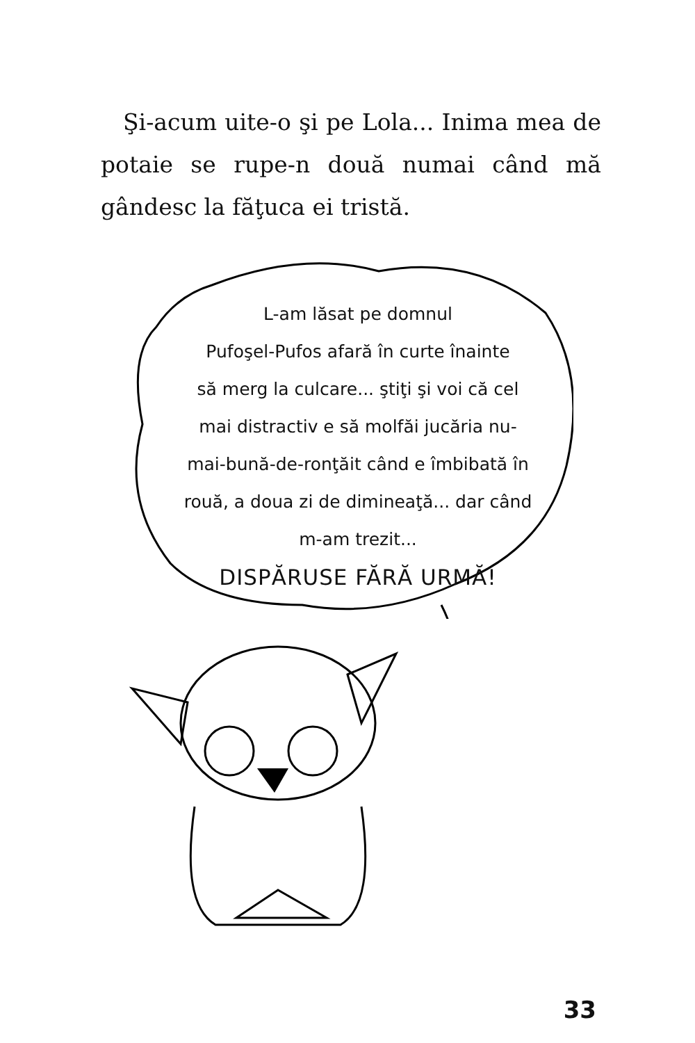Şi-acum uite-o şi pe Lola... Inima mea de potaie se rupe-n două numai când mă gândesc la făţuca ei tristă.
L-am lăsat pe domnul
Pufoşel-Pufos afară în curte înainte
să merg la culcare... ştiţi şi voi că cel
mai distractiv e să molfăi jucăria nu-
mai-bună-de-ronţăit când e îmbibată în
rouă, a doua zi de dimineaţă... dar când
m-am trezit...
DISPĂRUSE FĂRĂ URMĂ!
33